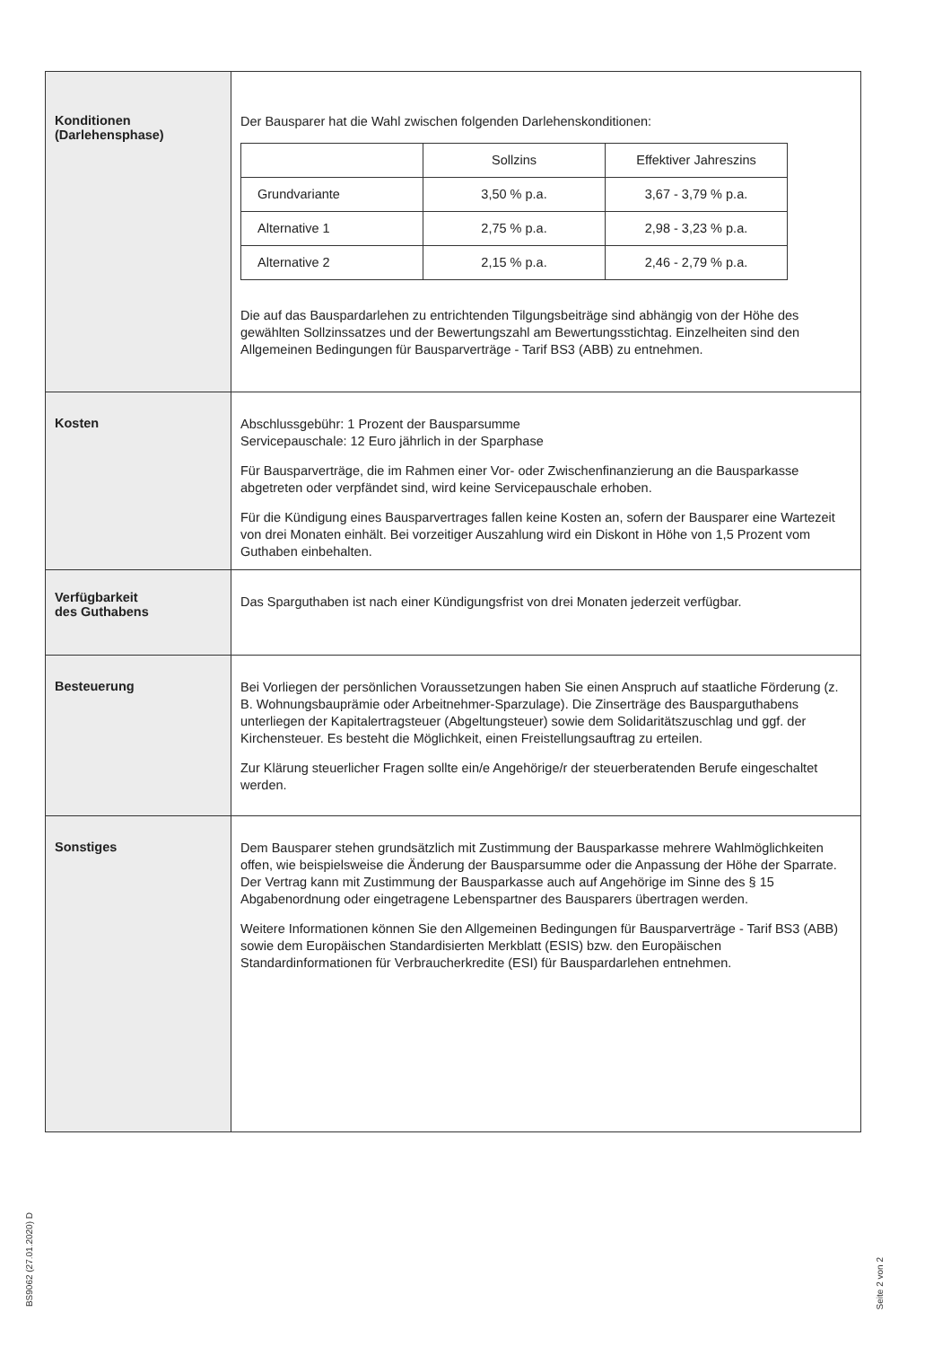| Konditionen (Darlehensphase) | Der Bausparer hat die Wahl zwischen folgenden Darlehenskonditionen: / / Sollzins / Effektiver Jahreszins / / --- / --- / --- / / Grundvariante / 3,50 % p.a. / 3,67 - 3,79 % p.a. / / Alternative 1 / 2,75 % p.a. / 2,98 - 3,23 % p.a. / / Alternative 2 / 2,15 % p.a. / 2,46 - 2,79 % p.a. / Die auf das Bauspardarlehen zu entrichtenden Tilgungsbeiträge sind abhängig von der Höhe des gewählten Sollzinssatzes und der Bewertungszahl am Bewertungsstichtag. Einzelheiten sind den Allgemeinen Bedingungen für Bausparverträge - Tarif BS3 (ABB) zu entnehmen. |
| Kosten | Abschlussgebühr: 1 Prozent der Bausparsumme Servicepauschale: 12 Euro jährlich in der Sparphase Für Bausparverträge, die im Rahmen einer Vor- oder Zwischenfinanzierung an die Bausparkasse abgetreten oder verpfändet sind, wird keine Servicepauschale erhoben. Für die Kündigung eines Bausparvertrages fallen keine Kosten an, sofern der Bausparer eine Wartezeit von drei Monaten einhält. Bei vorzeitiger Auszahlung wird ein Diskont in Höhe von 1,5 Prozent vom Guthaben einbehalten. |
| Verfügbarkeit des Guthabens | Das Sparguthaben ist nach einer Kündigungsfrist von drei Monaten jederzeit verfügbar. |
| Besteuerung | Bei Vorliegen der persönlichen Voraussetzungen haben Sie einen Anspruch auf staatliche Förderung (z. B. Wohnungsbauprämie oder Arbeitnehmer-Sparzulage). Die Zinserträge des Bausparguthabens unterliegen der Kapitalertragsteuer (Abgeltungsteuer) sowie dem Solidaritätszuschlag und ggf. der Kirchensteuer. Es besteht die Möglichkeit, einen Freistellungsauftrag zu erteilen. Zur Klärung steuerlicher Fragen sollte ein/e Angehörige/r der steuerberatenden Berufe eingeschaltet werden. |
| Sonstiges | Dem Bausparer stehen grundsätzlich mit Zustimmung der Bausparkasse mehrere Wahlmöglichkeiten offen, wie beispielsweise die Änderung der Bausparsumme oder die Anpassung der Höhe der Sparrate. Der Vertrag kann mit Zustimmung der Bausparkasse auch auf Angehörige im Sinne des § 15 Abgabenordnung oder eingetragene Lebenspartner des Bausparers übertragen werden. Weitere Informationen können Sie den Allgemeinen Bedingungen für Bausparverträge - Tarif BS3 (ABB) sowie dem Europäischen Standardisierten Merkblatt (ESIS) bzw. den Europäischen Standardinformationen für Verbraucherkredite (ESI) für Bauspardarlehen entnehmen. |
BS9062 (27.01.2020) D
Seite 2 von 2